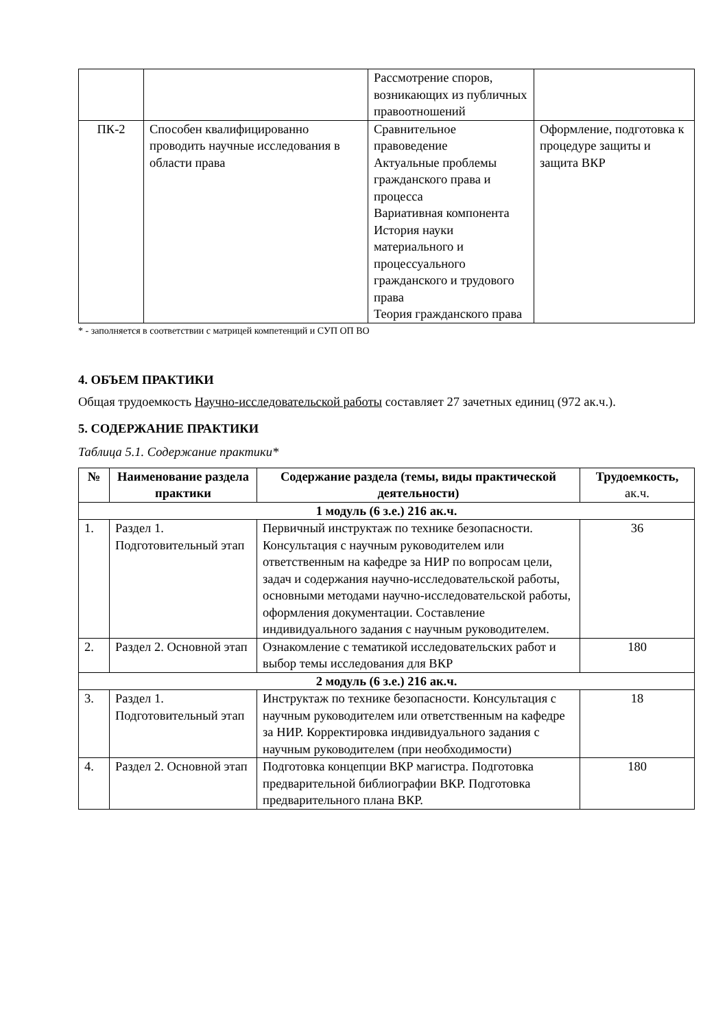| | | Рассмотрение споров, возникающих из публичных правоотношений | |
| ПК-2 | Способен квалифицированно проводить научные исследования в области права | Сравнительное правоведение Актуальные проблемы гражданского права и процесса Вариативная компонента История науки материального и процессуального гражданского и трудового права Теория гражданского права | Оформление, подготовка к процедуре защиты и защита ВКР |
* - заполняется в соответствии с матрицей компетенций и СУП ОП ВО
4. ОБЪЕМ ПРАКТИКИ
Общая трудоемкость Научно-исследовательской работы составляет 27 зачетных единиц (972 ак.ч.).
5. СОДЕРЖАНИЕ ПРАКТИКИ
Таблица 5.1. Содержание практики*
| № | Наименование раздела практики | Содержание раздела (темы, виды практической деятельности) | Трудоемкость, ак.ч. |
| --- | --- | --- | --- |
| 1 модуль (6 з.е.) 216 ак.ч. | | | |
| 1. | Раздел 1. Подготовительный этап | Первичный инструктаж по технике безопасности. Консультация с научным руководителем или ответственным на кафедре за НИР по вопросам цели, задач и содержания научно-исследовательской работы, основными методами научно-исследовательской работы, оформления документации. Составление индивидуального задания с научным руководителем. | 36 |
| 2. | Раздел 2. Основной этап | Ознакомление с тематикой исследовательских работ и выбор темы исследования для ВКР | 180 |
| 2 модуль (6 з.е.) 216 ак.ч. | | | |
| 3. | Раздел 1. Подготовительный этап | Инструктаж по технике безопасности. Консультация с научным руководителем или ответственным на кафедре за НИР. Корректировка индивидуального задания с научным руководителем (при необходимости) | 18 |
| 4. | Раздел 2. Основной этап | Подготовка концепции ВКР магистра. Подготовка предварительной библиографии ВКР. Подготовка предварительного плана ВКР. | 180 |